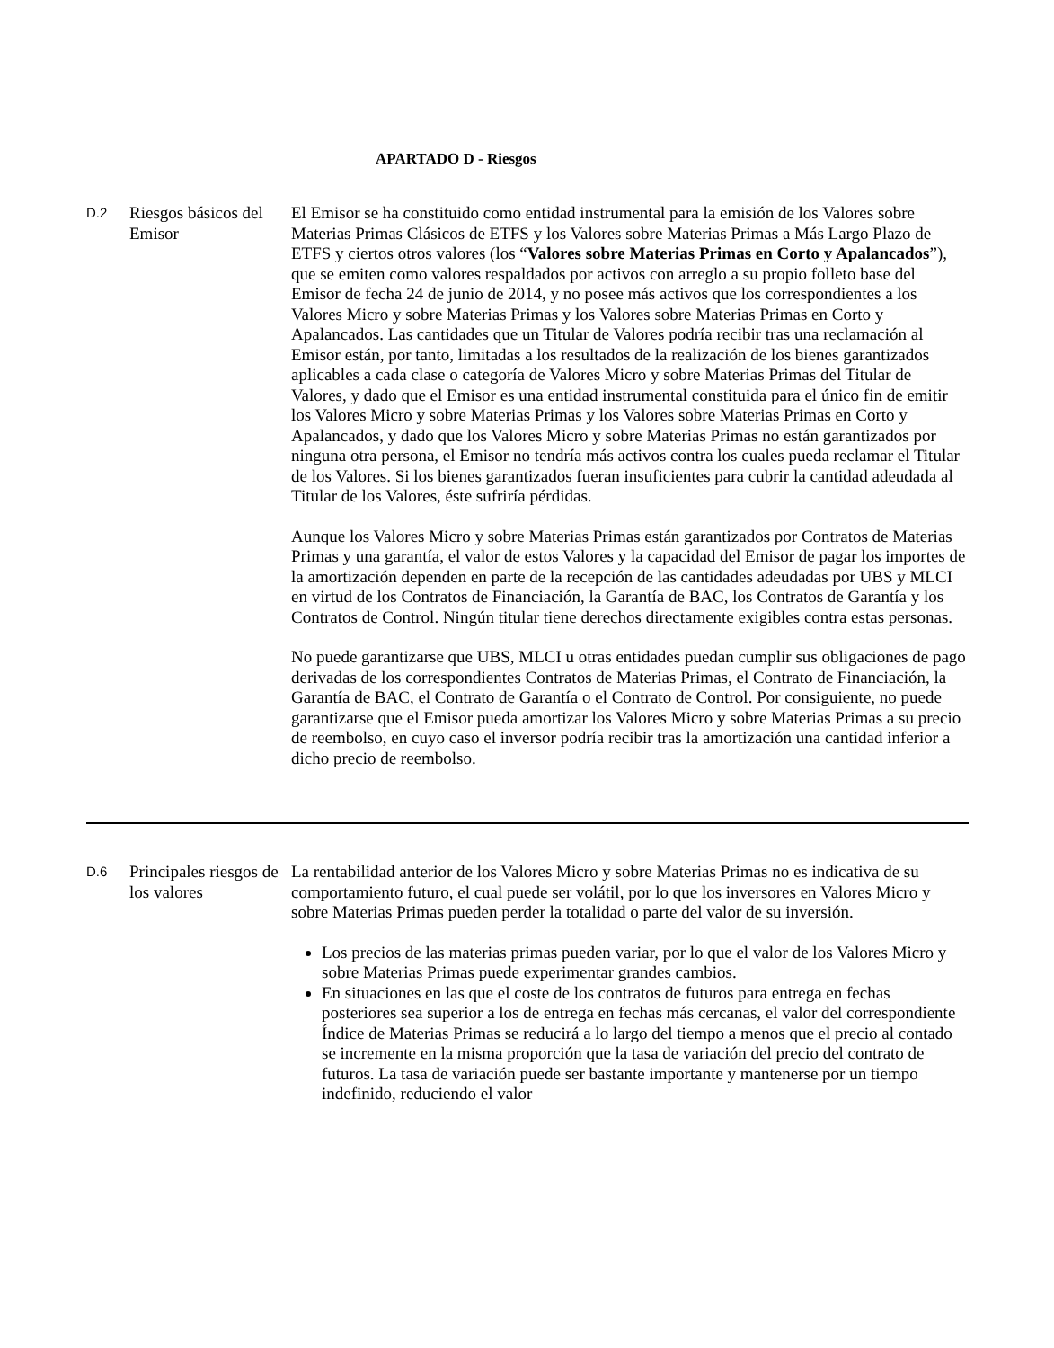APARTADO D - Riesgos
| D.2 | Riesgos básicos del Emisor | El Emisor se ha constituido como entidad instrumental para la emisión de los Valores sobre Materias Primas Clásicos de ETFS y los Valores sobre Materias Primas a Más Largo Plazo de ETFS y ciertos otros valores (los “ Valores sobre Materias Primas en Corto y Apalancados ”), que se emiten como valores respaldados por activos con arreglo a su propio folleto base del Emisor de fecha 24 de junio de 2014, y no posee más activos que los correspondientes a los Valores Micro y sobre Materias Primas y los Valores sobre Materias Primas en Corto y Apalancados. Las cantidades que un Titular de Valores podría recibir tras una reclamación al Emisor están, por tanto, limitadas a los resultados de la realización de los bienes garantizados aplicables a cada clase o categoría de Valores Micro y sobre Materias Primas del Titular de Valores, y dado que el Emisor es una entidad instrumental constituida para el único fin de emitir los Valores Micro y sobre Materias Primas y los Valores sobre Materias Primas en Corto y Apalancados, y dado que los Valores Micro y sobre Materias Primas no están garantizados por ninguna otra persona, el Emisor no tendría más activos contra los cuales pueda reclamar el Titular de los Valores. Si los bienes garantizados fueran insuficientes para cubrir la cantidad adeudada al Titular de los Valores, éste sufriría pérdidas. Aunque los Valores Micro y sobre Materias Primas están garantizados por Contratos de Materias Primas y una garantía, el valor de estos Valores y la capacidad del Emisor de pagar los importes de la amortización dependen en parte de la recepción de las cantidades adeudadas por UBS y MLCI en virtud de los Contratos de Financiación, la Garantía de BAC, los Contratos de Garantía y los Contratos de Control. Ningún titular tiene derechos directamente exigibles contra estas personas. No puede garantizarse que UBS, MLCI u otras entidades puedan cumplir sus obligaciones de pago derivadas de los correspondientes Contratos de Materias Primas, el Contrato de Financiación, la Garantía de BAC, el Contrato de Garantía o el Contrato de Control. Por consiguiente, no puede garantizarse que el Emisor pueda amortizar los Valores Micro y sobre Materias Primas a su precio de reembolso, en cuyo caso el inversor podría recibir tras la amortización una cantidad inferior a dicho precio de reembolso. |
| D.6 | Principales riesgos de los valores | La rentabilidad anterior de los Valores Micro y sobre Materias Primas no es indicativa de su comportamiento futuro, el cual puede ser volátil, por lo que los inversores en Valores Micro y sobre Materias Primas pueden perder la totalidad o parte del valor de su inversión. Los precios de las materias primas pueden variar, por lo que el valor de los Valores Micro y sobre Materias Primas puede experimentar grandes cambios. En situaciones en las que el coste de los contratos de futuros para entrega en fechas posteriores sea superior a los de entrega en fechas más cercanas, el valor del correspondiente Índice de Materias Primas se reducirá a lo largo del tiempo a menos que el precio al contado se incremente en la misma proporción que la tasa de variación del precio del contrato de futuros. La tasa de variación puede ser bastante importante y mantenerse por un tiempo indefinido, reduciendo el valor |